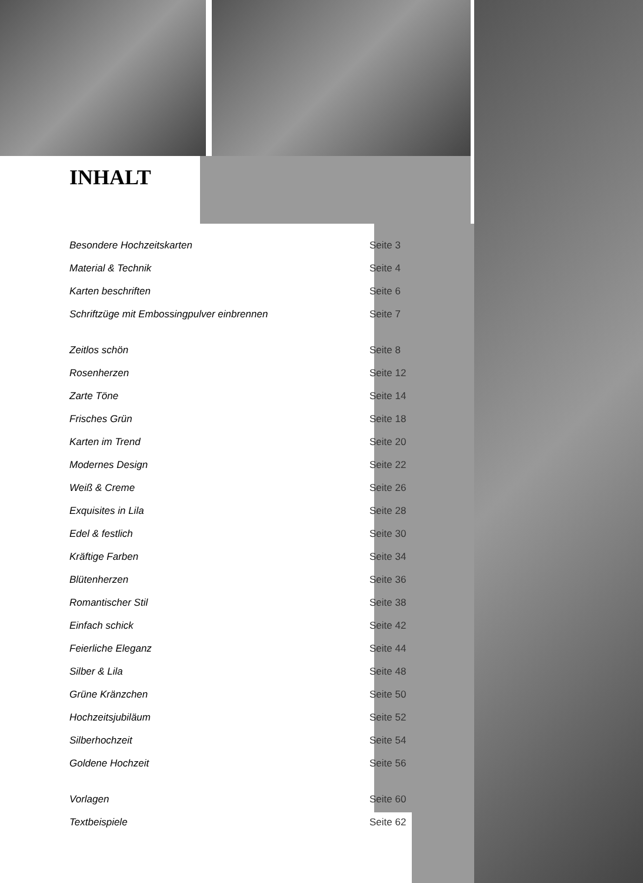INHALT
| Besondere Hochzeitskarten | Seite 3 |
| Material & Technik | Seite 4 |
| Karten beschriften | Seite 6 |
| Schriftzüge mit Embossingpulver einbrennen | Seite 7 |
| Zeitlos schön | Seite 8 |
| Rosenherzen | Seite 12 |
| Zarte Töne | Seite 14 |
| Frisches Grün | Seite 18 |
| Karten im Trend | Seite 20 |
| Modernes Design | Seite 22 |
| Weiß & Creme | Seite 26 |
| Exquisites in Lila | Seite 28 |
| Edel & festlich | Seite 30 |
| Kräftige Farben | Seite 34 |
| Blütenherzen | Seite 36 |
| Romantischer Stil | Seite 38 |
| Einfach schick | Seite 42 |
| Feierliche Eleganz | Seite 44 |
| Silber & Lila | Seite 48 |
| Grüne Kränzchen | Seite 50 |
| Hochzeitsjubiläum | Seite 52 |
| Silberhochzeit | Seite 54 |
| Goldene Hochzeit | Seite 56 |
| Vorlagen | Seite 60 |
| Textbeispiele | Seite 62 |